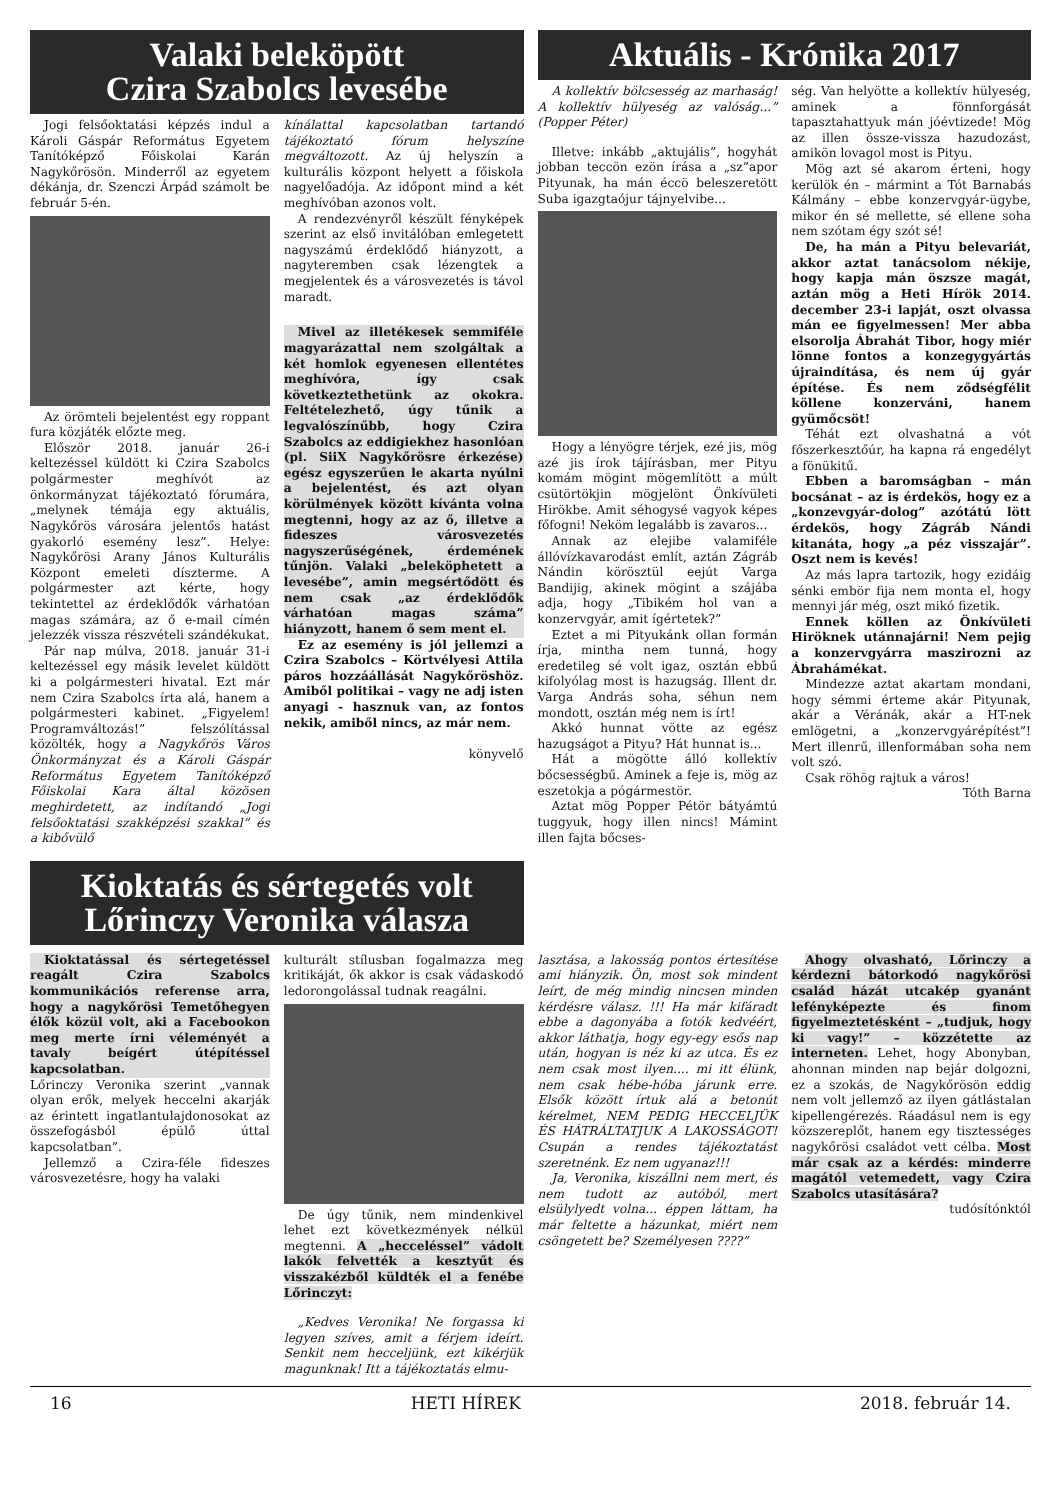Valaki beleköpött
Czira Szabolcs levesébe
Jogi felsőoktatási képzés indul a Károli Gáspár Református Egyetem Tanítóképző Főiskolai Karán Nagykőrösön. Minderről az egyetem dékánja, dr. Szenczi Árpád számolt be február 5-én.
Az örömteli bejelentést egy roppant fura közjáték előzte meg.
Először 2018. január 26-i keltezéssel küldött ki Czira Szabolcs polgármester meghívót az önkormányzat tájékoztató fórumára, „melynek témája egy aktuális, Nagykőrös városára jelentős hatást gyakorló esemény lesz”. Helye: Nagykőrösi Arany János Kulturális Központ emeleti díszterme. A polgármester azt kérte, hogy tekintettel az érdeklődők várhatóan magas számára, az ő e-mail címén jelezzék vissza részvételi szándékukat.
Pár nap múlva, 2018. január 31-i keltezéssel egy másik levelet küldött ki a polgármesteri hivatal. Ezt már nem Czira Szabolcs írta alá, hanem a polgármesteri kabinet. „Figyelem! Programváltozás!” felszólítással közölték, hogy a Nagykőrös Város Önkormányzat és a Károli Gáspár Református Egyetem Tanítóképző Főiskolai Kara által közösen meghirdetett, az indítandó „Jogi felsőoktatási szakképzési szakkal” és a kibővülő
kínálattal kapcsolatban tartandó tájékoztató fórum helyszíne megváltozott. Az új helyszín a kulturális központ helyett a főiskola nagyelőadója. Az időpont mind a két meghívóban azonos volt.
A rendezvényről készült fényképek szerint az első invitálóban emlegetett nagyszámú érdeklődő hiányzott, a nagyteremben csak lézengtek a megjelentek és a városvezetés is távol maradt.
Mivel az illetékesek semmiféle magyarázattal nem szolgáltak a két homlok egyenesen ellentétes meghívóra, így csak következtethetünk az okokra. Feltételezhető, úgy tűnik a legvalószínűbb, hogy Czira Szabolcs az eddigiekhez hasonlóan (pl. SiiX Nagykőrösre érkezése) egész egyszerűen le akarta nyúlni a bejelentést, és azt olyan körülmények között kívánta volna megtenni, hogy az az ő, illetve a fideszes városvezetés nagyszerűségének, érdemének tűnjön. Valaki „beleköphetett a levesébe”, amin megsértődött és nem csak „az érdeklődők várhatóan magas száma” hiányzott, hanem ő sem ment el.
Ez az esemény is jól jellemzi a Czira Szabolcs – Körtvélyesi Attila páros hozzáállását Nagykőröshöz. Amiből politikai – vagy ne adj isten anyagi - hasznuk van, az fontos nekik, amiből nincs, az már nem.
könyvelő
Kioktatás és sértegetés volt
Lőrinczy Veronika válasza
Aktuális - Krónika 2017
A kollektív bölcsesség az marhaság! A kollektív hülyeség az valóság...” (Popper Péter)
Illetve: inkább „aktujális”, hogyhát jobban teccön ezön írása a „sz”apor Pityunak, ha mán éccö beleszeretött Suba igazgtaójur tájnyelvibe...
Hogy a lényögre térjek, ezé jis, mög azé jis írok tájírásban, mer Pityu komám mögint mögemlítött a múlt csütörtökjin mögjelönt Önkívületi Hirökbe. Amit séhogysé vagyok képes főfogni! Neköm legalább is zavaros...
Annak az elejibe valamiféle állóvízkavarodást említ, aztán Zágráb Nándin körösztül eejút Varga Bandijig, akinek mögint a szájába adja, hogy „Tibikém hol van a konzervgyár, amit ígértetek?”
Eztet a mi Pityukánk ollan formán írja, mintha nem tunná, hogy eredetileg sé volt igaz, osztán ebbű kifolyólag most is hazugság. Illent dr. Varga András soha, séhun nem mondott, osztán még nem is írt!
Akkó hunnat vötte az egész hazugságot a Pityu? Hát hunnat is...
Hát a mögötte álló kollektív bőcsességbű. Aminek a feje is, mög az eszetokja a pógármestör.
Aztat mög Popper Pétör bátyámtú tuggyuk, hogy illen nincs! Mámint illen fajta bőcses-
ség. Van helyötte a kollektív hülyeség, aminek a fönnforgását tapasztahattyuk mán jóévtizede! Mög az illen össze-vissza hazudozást, amikön lovagol most is Pityu.
Mög azt sé akarom érteni, hogy kerülök én – mármint a Tót Barnabás Kálmány – ebbe konzervgyár-ügybe, mikor én sé mellette, sé ellene soha nem szótam égy szót sé!
De, ha mán a Pityu belevariát, akkor aztat tanácsolom nékije, hogy kapja mán öszsze magát, aztán mög a Heti Hírök 2014. december 23-i lapját, oszt olvassa mán ee figyelmessen! Mer abba elsorolja Ábrahát Tibor, hogy miér lönne fontos a konzegygyártás újraindítása, és nem új gyár építése. És nem ződségfélit köllene konzerváni, hanem gyümőcsöt!
Téhát ezt olvashatná a vót főszerkesztőúr, ha kapna rá engedélyt a fönükitű.
Ebben a baromságban – mán bocsánat – az is érdekös, hogy ez a „konzevgyár-dolog” azótátú lött érdekös, hogy Zágráb Nándi kitanáta, hogy „a péz visszajár”. Oszt nem is kevés!
Az más lapra tartozik, hogy ezidáig sénki embör fija nem monta el, hogy mennyi jár még, oszt mikó fizetik.
Ennek köllen az Önkívületi Hiröknek utánnajárni! Nem pejig a konzervgyárra maszirozni az Ábrahámékat.
Mindezze aztat akartam mondani, hogy sémmi érteme akár Pityunak, akár a Véránák, akár a HT-nek emlögetni, a „konzervgyárépítést”! Mert illenrű, illenformában soha nem volt szó.
Csak röhög rajtuk a város!
Tóth Barna
Kioktatással és sértegetéssel reagált Czira Szabolcs kommunikációs referense arra, hogy a nagykőrösi Temetőhegyen élők közül volt, aki a Facebookon meg merte írni véleményét a tavaly beígért útépítéssel kapcsolatban.
Lőrinczy Veronika szerint „vannak olyan erők, melyek heccelni akarják az érintett ingatlantulajdonosokat az összefogásból épülő úttal kapcsolatban”.
Jellemző a Czira-féle fideszes városvezetésre, hogy ha valaki
kulturált stílusban fogalmazza meg kritikáját, ők akkor is csak vádaskodó ledorongolással tudnak reagálni.
De úgy tűnik, nem mindenkivel lehet ezt következmények nélkül megtenni. A „hecceléssel” vádolt lakók felvették a kesztyűt és visszakézből küldték el a fenébe Lőrinczyt:
„Kedves Veronika! Ne forgassa ki legyen szíves, amit a férjem ideírt. Senkit nem hecceljünk, ezt kikérjük magunknak! Itt a tájékoztatás elmu-
lasztása, a lakosság pontos értesítése ami hiányzik. Ön, most sok mindent leírt, de még mindig nincsen minden kérdésre válasz. !!! Ha már kifáradt ebbe a dagonyába a fotók kedvéért, akkor láthatja, hogy egy-egy esős nap után, hogyan is néz ki az utca. És ez nem csak most ilyen.... mi itt élünk, nem csak hébe-hóba járunk erre. Elsők között írtuk alá a betonút kérelmet, NEM PEDIG HECCELJÜK ÉS HÁTRÁLTATJUK A LAKOSSÁGOT! Csupán a rendes tájékoztatást szeretnénk. Ez nem ugyanaz!!!
Ja, Veronika, kiszállni nem mert, és nem tudott az autóból, mert elsülylyedt volna... éppen láttam, ha már feltette a házunkat, miért nem csöngetett be? Személyesen ????”
Ahogy olvasható, Lőrinczy a kérdezni bátorkodó nagykőrösi család házát utcakép gyanánt lefényképezte és finom figyelmeztetésként – „tudjuk, hogy ki vagy!” – közzétette az interneten. Lehet, hogy Abonyban, ahonnan minden nap bejár dolgozni, ez a szokás, de Nagykőrösön eddig nem volt jellemző az ilyen gátlástalan kipellengérezés. Ráadásul nem is egy közszereplőt, hanem egy tisztességes nagykőrösi családot vett célba. Most már csak az a kérdés: minderre magától vetemedett, vagy Czira Szabolcs utasítására?
tudósítónktól
16 HETI HÍREK 2018. február 14.